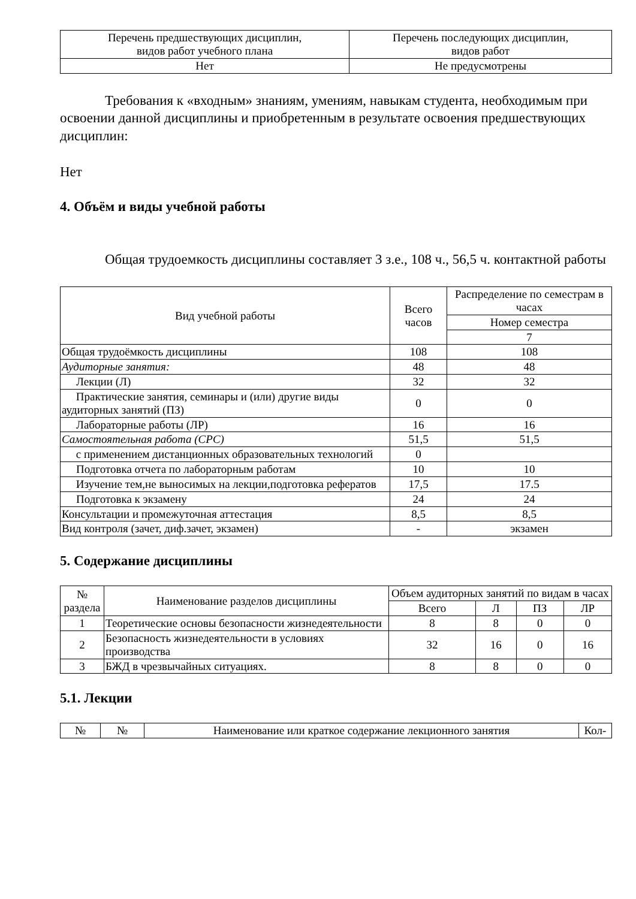| Перечень предшествующих дисциплин, видов работ учебного плана | Перечень последующих дисциплин, видов работ |
| --- | --- |
| Нет | Не предусмотрены |
Требования к «входным» знаниям, умениям, навыкам студента, необходимым при освоении данной дисциплины и приобретенным в результате освоения предшествующих дисциплин:
Нет
4. Объём и виды учебной работы
Общая трудоемкость дисциплины составляет 3 з.е., 108 ч., 56,5 ч. контактной работы
| Вид учебной работы | Всего часов | Распределение по семестрам в часах |
| --- | --- | --- |
| | | Номер семестра |
| | | 7 |
| Общая трудоёмкость дисциплины | 108 | 108 |
| Аудиторные занятия: | 48 | 48 |
| Лекции (Л) | 32 | 32 |
| Практические занятия, семинары и (или) другие виды аудиторных занятий (ПЗ) | 0 | 0 |
| Лабораторные работы (ЛР) | 16 | 16 |
| Самостоятельная работа (СРС) | 51,5 | 51,5 |
| с применением дистанционных образовательных технологий | 0 | |
| Подготовка отчета по лабораторным работам | 10 | 10 |
| Изучение тем,не выносимых на лекции,подготовка рефератов | 17,5 | 17.5 |
| Подготовка к экзамену | 24 | 24 |
| Консультации и промежуточная аттестация | 8,5 | 8,5 |
| Вид контроля (зачет, диф.зачет, экзамен) | - | экзамен |
5. Содержание дисциплины
| № раздела | Наименование разделов дисциплины | Объем аудиторных занятий по видам в часах | | | |
| --- | --- | --- | --- | --- | --- |
| | | Всего | Л | ПЗ | ЛР |
| 1 | Теоретические основы безопасности жизнедеятельности | 8 | 8 | 0 | 0 |
| 2 | Безопасность жизнедеятельности в условиях производства | 32 | 16 | 0 | 16 |
| 3 | БЖД в чрезвычайных ситуациях. | 8 | 8 | 0 | 0 |
5.1. Лекции
| № | № | Наименование или краткое содержание лекционного занятия | Кол- |
| --- | --- | --- | --- |